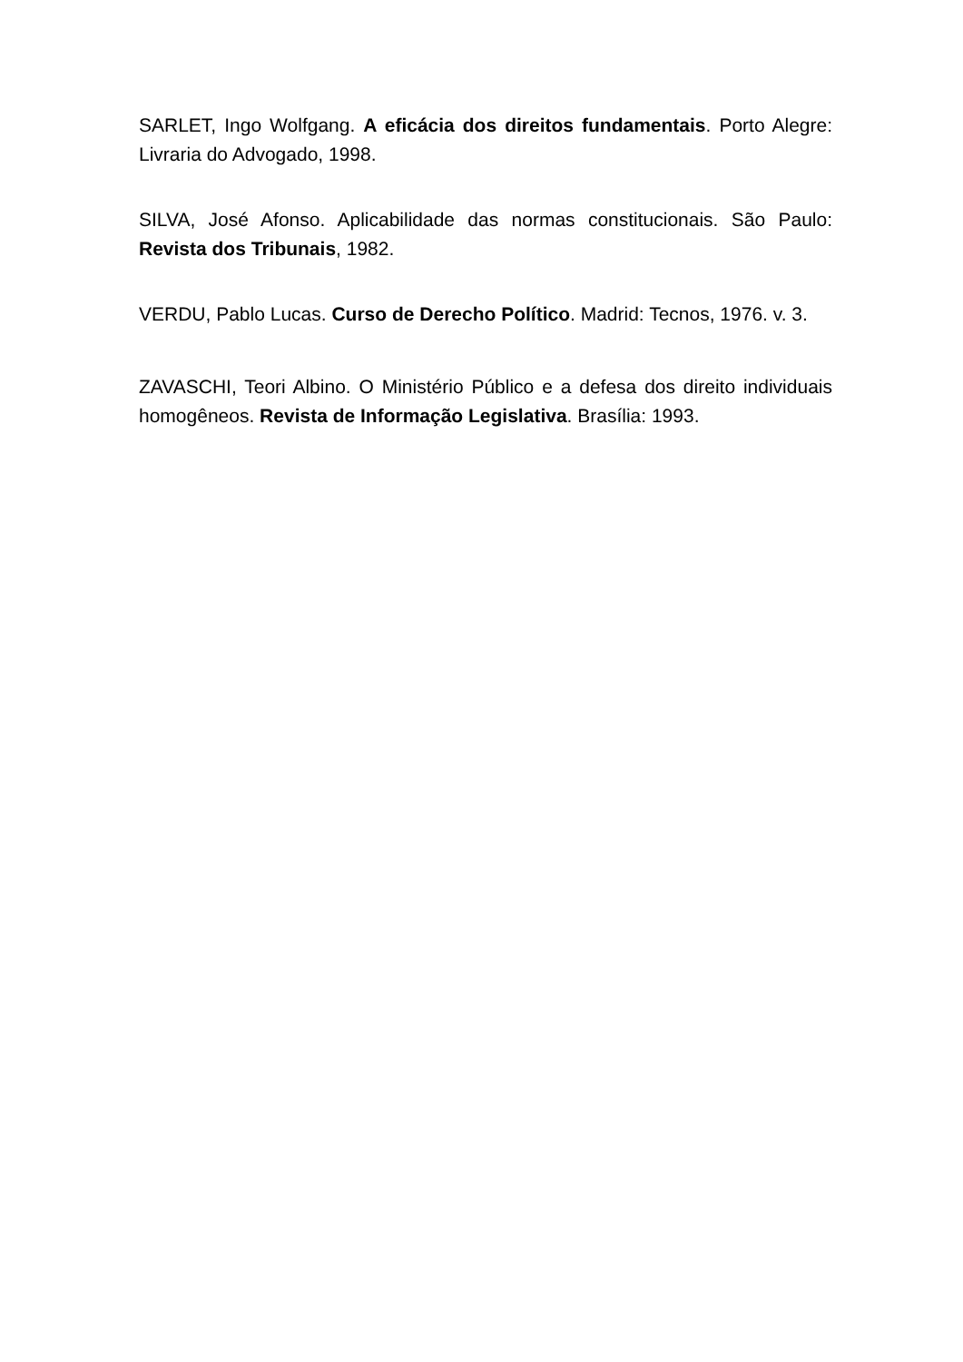SARLET, Ingo Wolfgang. A eficácia dos direitos fundamentais. Porto Alegre: Livraria do Advogado, 1998.
SILVA, José Afonso. Aplicabilidade das normas constitucionais. São Paulo: Revista dos Tribunais, 1982.
VERDU, Pablo Lucas. Curso de Derecho Político. Madrid: Tecnos, 1976. v. 3.
ZAVASCHI, Teori Albino. O Ministério Público e a defesa dos direito individuais homogêneos. Revista de Informação Legislativa. Brasília: 1993.